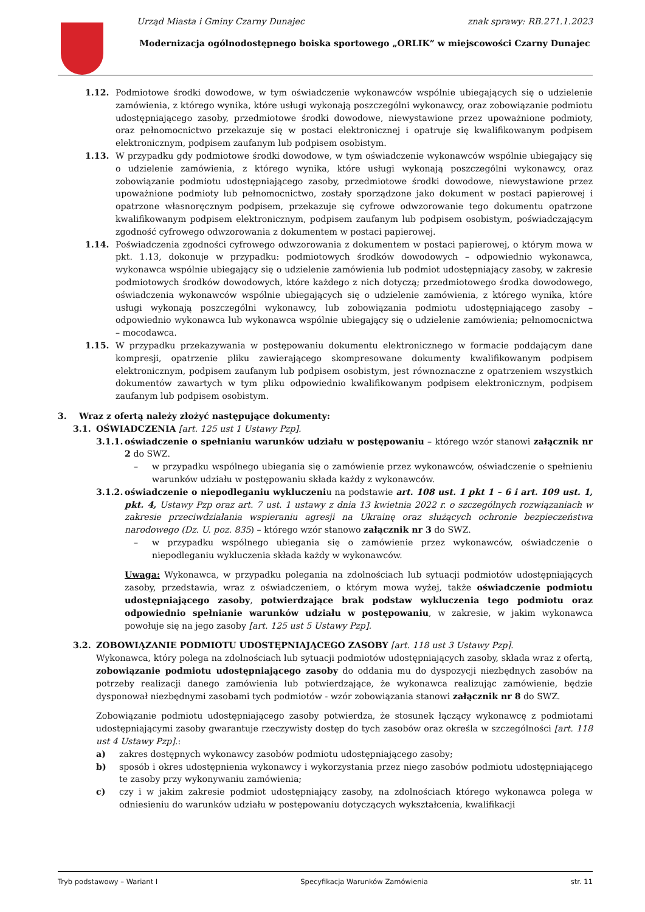Urząd Miasta i Gminy Czarny Dunajec znak sprawy: RB.271.1.2023
Modernizacja ogólnodostępnego boiska sportowego „ORLIK” w miejscowości Czarny Dunajec
1.12. Podmiotowe środki dowodowe, w tym oświadczenie wykonawców wspólnie ubiegających się o udzielenie zamówienia, z którego wynika, które usługi wykonają poszczególni wykonawcy, oraz zobowiązanie podmiotu udostępniającego zasoby, przedmiotowe środki dowodowe, niewystawione przez upoważnione podmioty, oraz pełnomocnictwo przekazuje się w postaci elektronicznej i opatruje się kwalifikowanym podpisem elektronicznym, podpisem zaufanym lub podpisem osobistym.
1.13. W przypadku gdy podmiotowe środki dowodowe, w tym oświadczenie wykonawców wspólnie ubiegający się o udzielenie zamówienia, z którego wynika, które usługi wykonają poszczególni wykonawcy, oraz zobowiązanie podmiotu udostępniającego zasoby, przedmiotowe środki dowodowe, niewystawione przez upoważnione podmioty lub pełnomocnictwo, zostały sporządzone jako dokument w postaci papierowej i opatrzone własnoręcznym podpisem, przekazuje się cyfrowe odwzorowanie tego dokumentu opatrzone kwalifikowanym podpisem elektronicznym, podpisem zaufanym lub podpisem osobistym, poświadczającym zgodność cyfrowego odwzorowania z dokumentem w postaci papierowej.
1.14. Poświadczenia zgodności cyfrowego odwzorowania z dokumentem w postaci papierowej, o którym mowa w pkt. 1.13, dokonuje w przypadku: podmiotowych środków dowodowych – odpowiednio wykonawca, wykonawca wspólnie ubiegający się o udzielenie zamówienia lub podmiot udostępniający zasoby, w zakresie podmiotowych środków dowodowych, które każdego z nich dotyczą; przedmiotowego środka dowodowego, oświadczenia wykonawców wspólnie ubiegających się o udzielenie zamówienia, z którego wynika, które usługi wykonają poszczególni wykonawcy, lub zobowiązania podmiotu udostępniającego zasoby – odpowiednio wykonawca lub wykonawca wspólnie ubiegający się o udzielenie zamówienia; pełnomocnictwa – mocodawca.
1.15. W przypadku przekazywania w postępowaniu dokumentu elektronicznego w formacie poddającym dane kompresji, opatrzenie pliku zawierającego skompresowane dokumenty kwalifikowanym podpisem elektronicznym, podpisem zaufanym lub podpisem osobistym, jest równoznaczne z opatrzeniem wszystkich dokumentów zawartych w tym pliku odpowiednio kwalifikowanym podpisem elektronicznym, podpisem zaufanym lub podpisem osobistym.
3. Wraz z ofertą należy złożyć następujące dokumenty:
3.1. OŚWIADCZENIA [art. 125 ust 1 Ustawy Pzp].
3.1.1. oświadczenie o spełnianiu warunków udziału w postępowaniu – którego wzór stanowi załącznik nr 2 do SWZ.
– w przypadku wspólnego ubiegania się o zamówienie przez wykonawców, oświadczenie o spełnieniu warunków udziału w postępowaniu składa każdy z wykonawców.
3.1.2. oświadczenie o niepodleganiu wykluczeniu na podstawie art. 108 ust. 1 pkt 1 – 6 i art. 109 ust. 1, pkt. 4, Ustawy Pzp oraz art. 7 ust. 1 ustawy z dnia 13 kwietnia 2022 r. o szczególnych rozwiązaniach w zakresie przeciwdziałania wspieraniu agresji na Ukrainę oraz służących ochronie bezpieczeństwa narodowego (Dz. U. poz. 835) – którego wzór stanowo załącznik nr 3 do SWZ.
– w przypadku wspólnego ubiegania się o zamówienie przez wykonawców, oświadczenie o niepodleganiu wykluczenia składa każdy w wykonawców.
Uwaga: Wykonawca, w przypadku polegania na zdolnościach lub sytuacji podmiotów udostępniających zasoby, przedstawia, wraz z oświadczeniem, o którym mowa wyżej, także oświadczenie podmiotu udostępniającego zasoby, potwierdzające brak podstaw wykluczenia tego podmiotu oraz odpowiednio spełnianie warunków udziału w postępowaniu, w zakresie, w jakim wykonawca powołuje się na jego zasoby [art. 125 ust 5 Ustawy Pzp].
3.2. ZOBOWIĄZANIE PODMIOTU UDOSTĘPNIAJĄCEGO ZASOBY [art. 118 ust 3 Ustawy Pzp].
Wykonawca, który polega na zdolnościach lub sytuacji podmiotów udostępniających zasoby, składa wraz z ofertą, zobowiązanie podmiotu udostępniającego zasoby do oddania mu do dyspozycji niezbędnych zasobów na potrzeby realizacji danego zamówienia lub potwierdzające, że wykonawca realizując zamówienie, będzie dysponował niezbędnymi zasobami tych podmiotów - wzór zobowiązania stanowi załącznik nr 8 do SWZ.
Zobowiązanie podmiotu udostępniającego zasoby potwierdza, że stosunek łączący wykonawcę z podmiotami udostępniającymi zasoby gwarantuje rzeczywisty dostęp do tych zasobów oraz określa w szczególności [art. 118 ust 4 Ustawy Pzp].:
a) zakres dostępnych wykonawcy zasobów podmiotu udostępniającego zasoby;
b) sposób i okres udostępnienia wykonawcy i wykorzystania przez niego zasobów podmiotu udostępniającego te zasoby przy wykonywaniu zamówienia;
c) czy i w jakim zakresie podmiot udostępniający zasoby, na zdolnościach którego wykonawca polega w odniesieniu do warunków udziału w postępowaniu dotyczących wykształcenia, kwalifikacji
Tryb podstawowy – Wariant I Specyfikacja Warunków Zamówienia str. 11